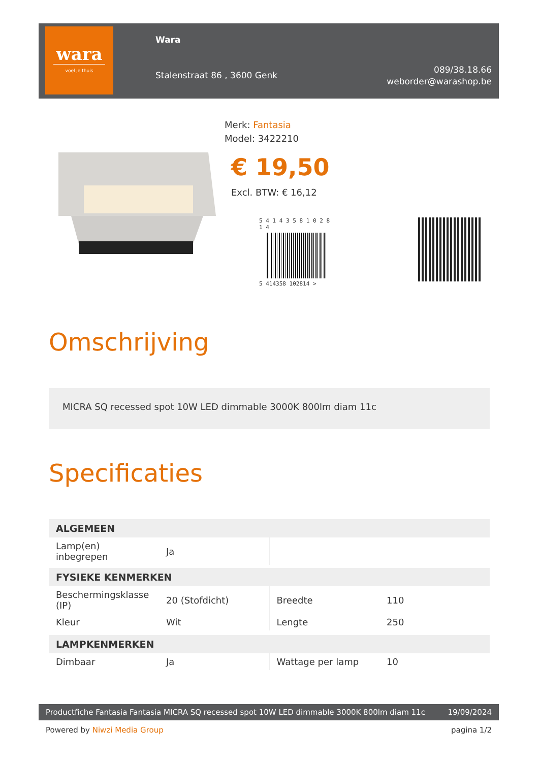wara
voel je thuis
Wara
Stalenstraat 86 , 3600 Genk
089/38.18.66
weborder@warashop.be
Merk: Fantasia
Model: 3422210
€ 19,50
Excl. BTW: € 16,12
5 4 1 4 3 5 8 1 0 2 8 1 4
5 414358 102814 >
Omschrijving
MICRA SQ recessed spot 10W LED dimmable 3000K 800lm diam 11c
Specificaties
| ALGEMEEN | | | |
| --- | --- | --- | --- |
| Lamp(en) inbegrepen | Ja | | |
| FYSIEKE KENMERKEN | | | |
| --- | --- | --- | --- |
| Beschermingsklasse (IP) | 20 (Stofdicht) | Breedte | 110 |
| Kleur | Wit | Lengte | 250 |
| LAMPKENMERKEN | | | |
| --- | --- | --- | --- |
| Dimbaar | Ja | Wattage per lamp | 10 |
Productfiche Fantasia Fantasia MICRA SQ recessed spot 10W LED dimmable 3000K 800lm diam 11c 19/09/2024
Powered by Niwzi Media Group pagina 1/2